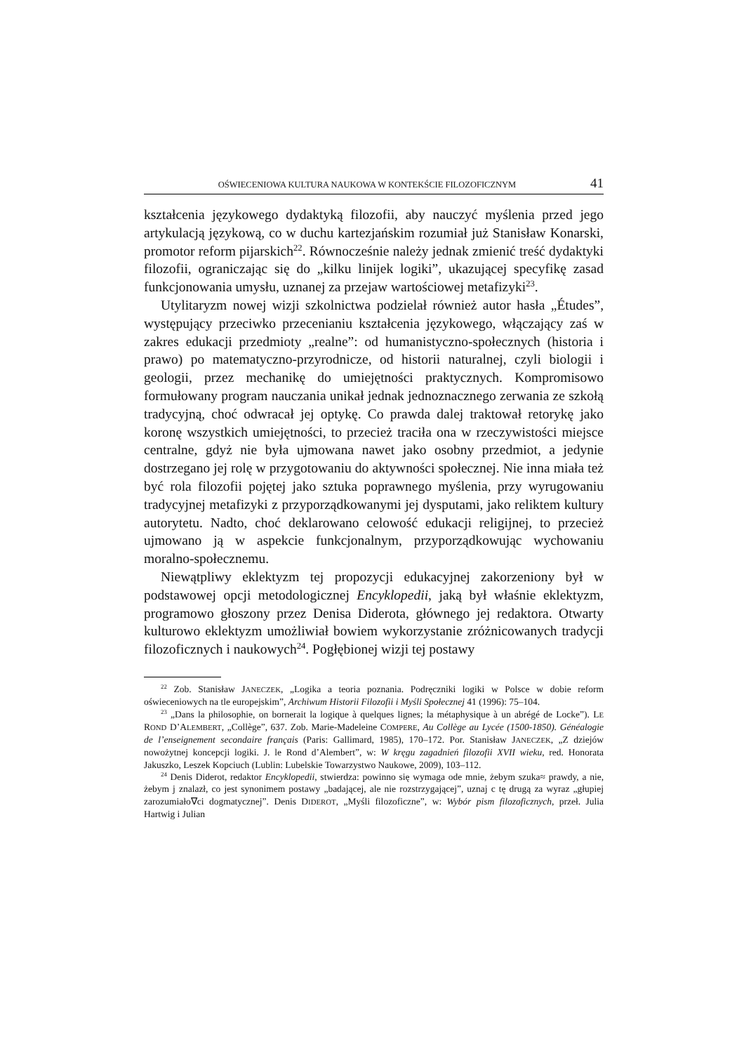OŚWIECENIOWA KULTURA NAUKOWA W KONTEKŚCIE FILOZOFICZNYM 41
kształcenia językowego dydaktyką filozofii, aby nauczyć myślenia przed jego artykulacją językową, co w duchu kartezjańskim rozumiał już Stanisław Konarski, promotor reform pijarskich<sup>22</sup>. Równocześnie należy jednak zmienić treść dydaktyki filozofii, ograniczając się do „kilku linijek logiki”, ukazującej specyfikę zasad funkcjonowania umysłu, uznanej za przejaw wartościowej metafizyki<sup>23</sup>.
Utylitaryzm nowej wizji szkolnictwa podzielał również autor hasła „Études”, występujący przeciwko przecenianiu kształcenia językowego, włączający zaś w zakres edukacji przedmioty „realne”: od humanistyczno-społecznych (historia i prawo) po matematyczno-przyrodnicze, od historii naturalnej, czyli biologii i geologii, przez mechanikę do umiejętności praktycznych. Kompromisowo formułowany program nauczania unikał jednak jednoznacznego zerwania ze szkołą tradycyjną, choć odwracał jej optykę. Co prawda dalej traktował retorykę jako koronę wszystkich umiejętności, to przecież traciła ona w rzeczywistości miejsce centralne, gdyż nie była ujmowana nawet jako osobny przedmiot, a jedynie dostrzegano jej rolę w przygotowaniu do aktywności społecznej. Nie inna miała też być rola filozofii pojętej jako sztuka poprawnego myślenia, przy wyrugowaniu tradycyjnej metafizyki z przyporządkowanymi jej dysputami, jako reliktem kultury autorytetu. Nadto, choć deklarowano celowość edukacji religijnej, to przecież ujmowano ją w aspekcie funkcjonalnym, przyporządkowując wychowaniu moralno-społecznemu.
Niewątpliwy eklektyzm tej propozycji edukacyjnej zakorzeniony był w podstawowej opcji metodologicznej Encyklopedii, jaką był właśnie eklektyzm, programowo głoszony przez Denisa Diderota, głównego jej redaktora. Otwarty kulturowo eklektyzm umożliwiał bowiem wykorzystanie zróżnicowanych tradycji filozoficznych i naukowych<sup>24</sup>. Pogłębionej wizji tej postawy
<sup>22</sup> Zob. Stanisław JANECZEK, „Logika a teoria poznania. Podręczniki logiki w Polsce w dobie reform oświeceniowych na tle europejskim”, Archiwum Historii Filozofii i Myśli Społecznej 41 (1996): 75–104.
<sup>23</sup> „Dans la philosophie, on bornerait la logique à quelques lignes; la métaphysique à un abrégé de Locke”). LE ROND D’ALEMBERT, „Collège”, 637. Zob. Marie-Madeleine COMPERE, Au Collège au Lycée (1500-1850). Généalogie de l’enseignement secondaire français (Paris: Gallimard, 1985), 170–172. Por. Stanisław JANECZEK, „Z dziejów nowożytnej koncepcji logiki. J. le Rond d’Alembert”, w: W kręgu zagadnień filozofii XVII wieku, red. Honorata Jakuszko, Leszek Kopciuch (Lublin: Lubelskie Towarzystwo Naukowe, 2009), 103–112.
<sup>24</sup> Denis Diderot, redaktor Encyklopedii, stwierdza: powinno się wymaga ode mnie, żebym szuka≈ prawdy, a nie, żebym j znalazł, co jest synonimem postawy „badającej, ale nie rozstrzygającej”, uznaj c tę drugą za wyraz „głupiej zarozumiało∇ci dogmatycznej”. Denis DIDEROT, „Myśli filozoficzne”, w: Wybór pism filozoficznych, przeł. Julia Hartwig i Julian